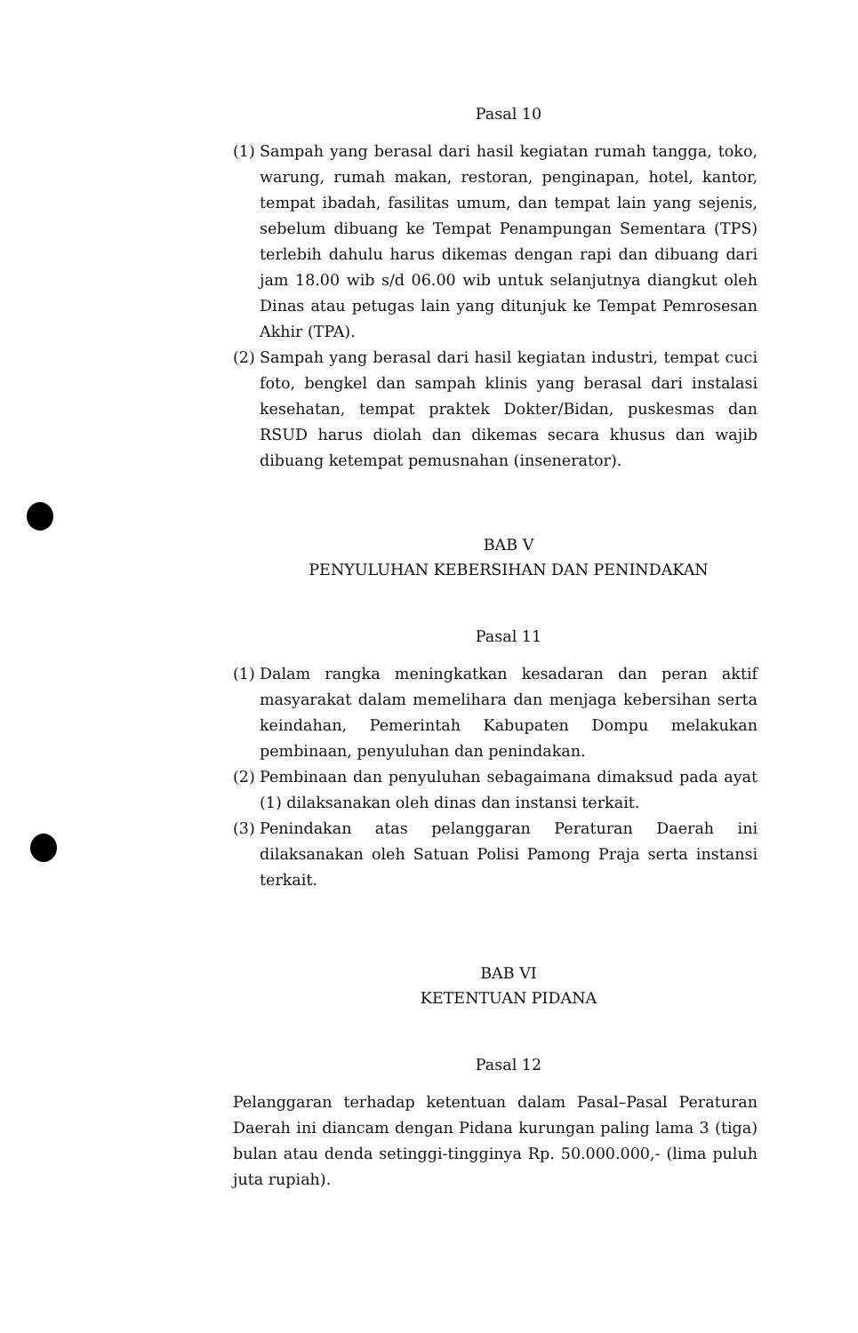Pasal 10
(1) Sampah yang berasal dari hasil kegiatan rumah tangga, toko, warung, rumah makan, restoran, penginapan, hotel, kantor, tempat ibadah, fasilitas umum, dan tempat lain yang sejenis, sebelum dibuang ke Tempat Penampungan Sementara (TPS) terlebih dahulu harus dikemas dengan rapi dan dibuang dari jam 18.00 wib s/d 06.00 wib untuk selanjutnya diangkut oleh Dinas atau petugas lain yang ditunjuk ke Tempat Pemrosesan Akhir (TPA).
(2) Sampah yang berasal dari hasil kegiatan industri, tempat cuci foto, bengkel dan sampah klinis yang berasal dari instalasi kesehatan, tempat praktek Dokter/Bidan, puskesmas dan RSUD harus diolah dan dikemas secara khusus dan wajib dibuang ketempat pemusnahan (insenerator).
BAB V
PENYULUHAN KEBERSIHAN DAN PENINDAKAN
Pasal 11
(1) Dalam rangka meningkatkan kesadaran dan peran aktif masyarakat dalam memelihara dan menjaga kebersihan serta keindahan, Pemerintah Kabupaten Dompu melakukan pembinaan, penyuluhan dan penindakan.
(2) Pembinaan dan penyuluhan sebagaimana dimaksud pada ayat (1) dilaksanakan oleh dinas dan instansi terkait.
(3) Penindakan atas pelanggaran Peraturan Daerah ini dilaksanakan oleh Satuan Polisi Pamong Praja serta instansi terkait.
BAB VI
KETENTUAN PIDANA
Pasal 12
Pelanggaran terhadap ketentuan dalam Pasal–Pasal Peraturan Daerah ini diancam dengan Pidana kurungan paling lama 3 (tiga) bulan atau denda setinggi-tingginya Rp. 50.000.000,- (lima puluh juta rupiah).